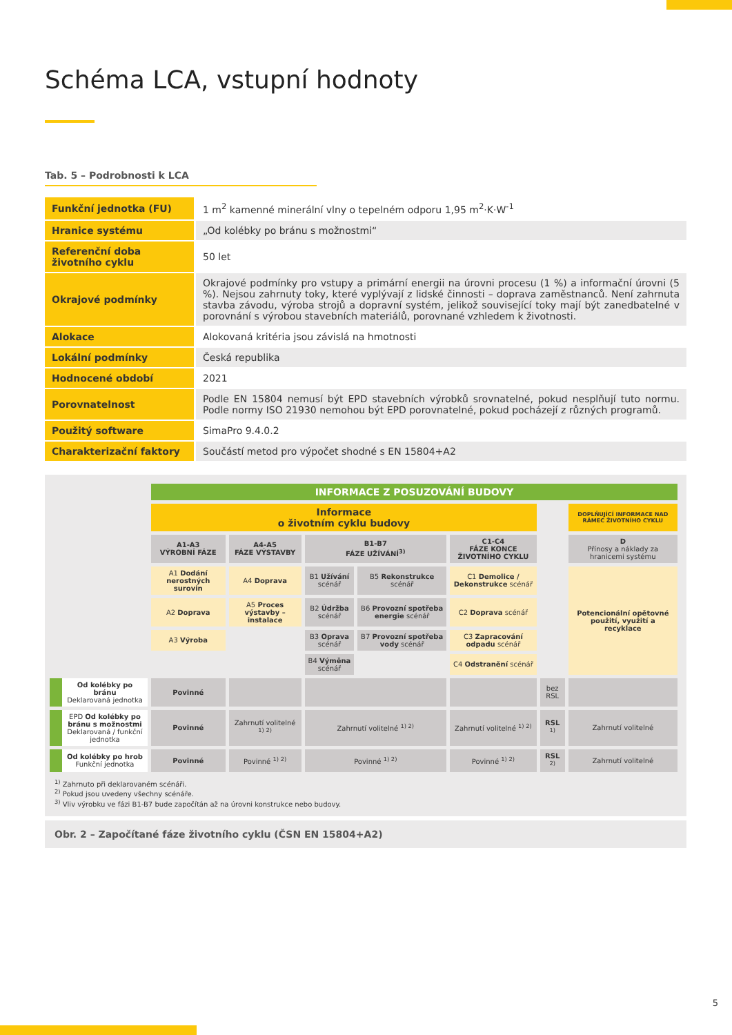Schéma LCA, vstupní hodnoty
Tab. 5 – Podrobnosti k LCA
| Funkční jednotka (FU) | 1 m<sup>2</sup> kamenné minerální vlny o tepelném odporu 1,95 m<sup>2</sup>·K·W<sup>-1</sup> |
| Hranice systému | „Od kolébky po bránu s možnostmi“ |
| Referenční doba životního cyklu | 50 let |
| Okrajové podmínky | Okrajové podmínky pro vstupy a primární energii na úrovni procesu (1 %) a informační úrovni (5 %). Nejsou zahrnuty toky, které vyplývají z lidské činnosti – doprava zaměstnanců. Není zahrnuta stavba závodu, výroba strojů a dopravní systém, jelikož související toky mají být zanedbatelné v porovnání s výrobou stavebních materiálů, porovnané vzhledem k životnosti. |
| Alokace | Alokovaná kritéria jsou závislá na hmotnosti |
| Lokální podmínky | Česká republika |
| Hodnocené období | 2021 |
| Porovnatelnost | Podle EN 15804 nemusí být EPD stavebních výrobků srovnatelné, pokud nesplňují tuto normu. Podle normy ISO 21930 nemohou být EPD porovnatelné, pokud pocházejí z různých programů. |
| Použitý software | SimaPro 9.4.0.2 |
| Charakterizační faktory | Součástí metod pro výpočet shodné s EN 15804+A2 |
| | INFORMACE Z POSUZOVÁNÍ BUDOVY | | | | | | |
| | Informace o životním cyklu budovy | | | | | | DOPLŇUJÍCÍ INFORMACE NAD RÁMEC ŽIVOTNÍHO CYKLU |
| | A1-A3 VÝROBNÍ FÁZE | A4-A5 FÁZE VÝSTAVBY | B1-B7 FÁZE UŽÍVÁNÍ<sup>3)</sup> | | C1-C4 FÁZE KONCE ŽIVOTNÍHO CYKLU | | D Přínosy a náklady za hranicemi systému |
| | A1 Dodání nerostných surovin | A4 Doprava | B1 Užívání scénář | B5 Rekonstrukce scénář | C1 Demolice / Dekonstrukce scénář | | Potencionální opětovné použití, využití a recyklace |
| | A2 Doprava | A5 Proces výstavby – instalace | B2 Údržba scénář | B6 Provozní spotřeba energie scénář | C2 Doprava scénář | | |
| | A3 Výroba | | B3 Oprava scénář | B7 Provozní spotřeba vody scénář | C3 Zapracování odpadu scénář | | |
| | | | B4 Výměna scénář | | C4 Odstranění scénář | | |
| Od kolébky po bránu Deklarovaná jednotka | Povinné | | | | | bez RSL | |
| EPD Od kolébky po bránu s možnostmi Deklarovaná / funkční jednotka | Povinné | Zahrnutí volitelné <sup>1) 2)</sup> | Zahrnutí volitelné <sup>1) 2)</sup> | | Zahrnutí volitelné <sup>1) 2)</sup> | RSL <sup>1)</sup> | Zahrnutí volitelné |
| Od kolébky po hrob Funkční jednotka | Povinné | Povinné <sup>1) 2)</sup> | Povinné <sup>1) 2)</sup> | | Povinné <sup>1) 2)</sup> | RSL <sup>2)</sup> | Zahrnutí volitelné |
<sup>1)</sup> Zahrnuto při deklarovaném scénáři.
<sup>2)</sup> Pokud jsou uvedeny všechny scénáře.
<sup>3)</sup> Vliv výrobku ve fázi B1-B7 bude započítán až na úrovni konstrukce nebo budovy.
Obr. 2 – Započítané fáze životního cyklu (ČSN EN 15804+A2)
5